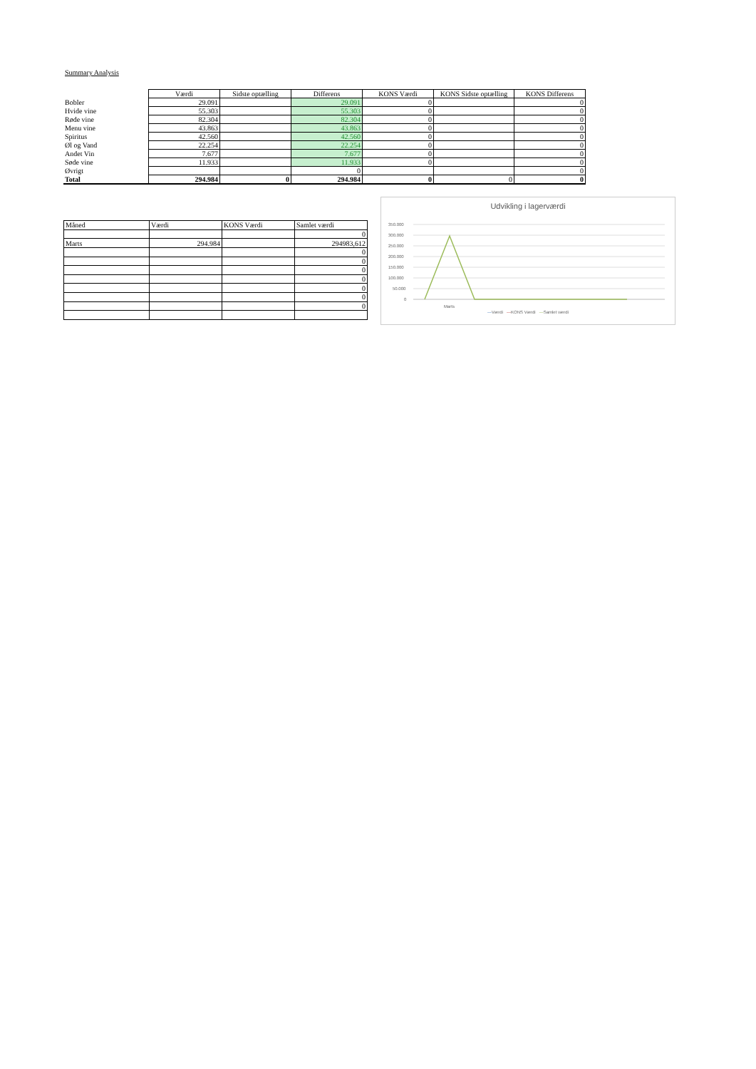Summary Analysis
| | Værdi | Sidste optælling | Differens | KONS Værdi | KONS Sidste optælling | KONS Differens |
| Bobler | 29.091 | | 29.091 | 0 | | 0 |
| Hvide vine | 55.303 | | 55.303 | 0 | | 0 |
| Røde vine | 82.304 | | 82.304 | 0 | | 0 |
| Menu vine | 43.863 | | 43.863 | 0 | | 0 |
| Spiritus | 42.560 | | 42.560 | 0 | | 0 |
| Øl og Vand | 22.254 | | 22.254 | 0 | | 0 |
| Andet Vin | 7.677 | | 7.677 | 0 | | 0 |
| Søde vine | 11.933 | | 11.933 | 0 | | 0 |
| Øvrigt | | | 0 | | | 0 |
| Total | 294.984 | 0 | 294.984 | 0 | 0 | 0 |
| Måned | Værdi | KONS Værdi | Samlet værdi |
| | | | 0 |
| Marts | 294.984 | | 294983,612 |
| | | | 0 |
| | | | 0 |
| | | | 0 |
| | | | 0 |
| | | | 0 |
| | | | 0 |
| | | | 0 |
Udvikling i lagerværdi
350.000
300.000
250.000
200.000
150.000
100.000
50.000
0
Marts
—Værdi —KONS Værdi —Samlet værdi